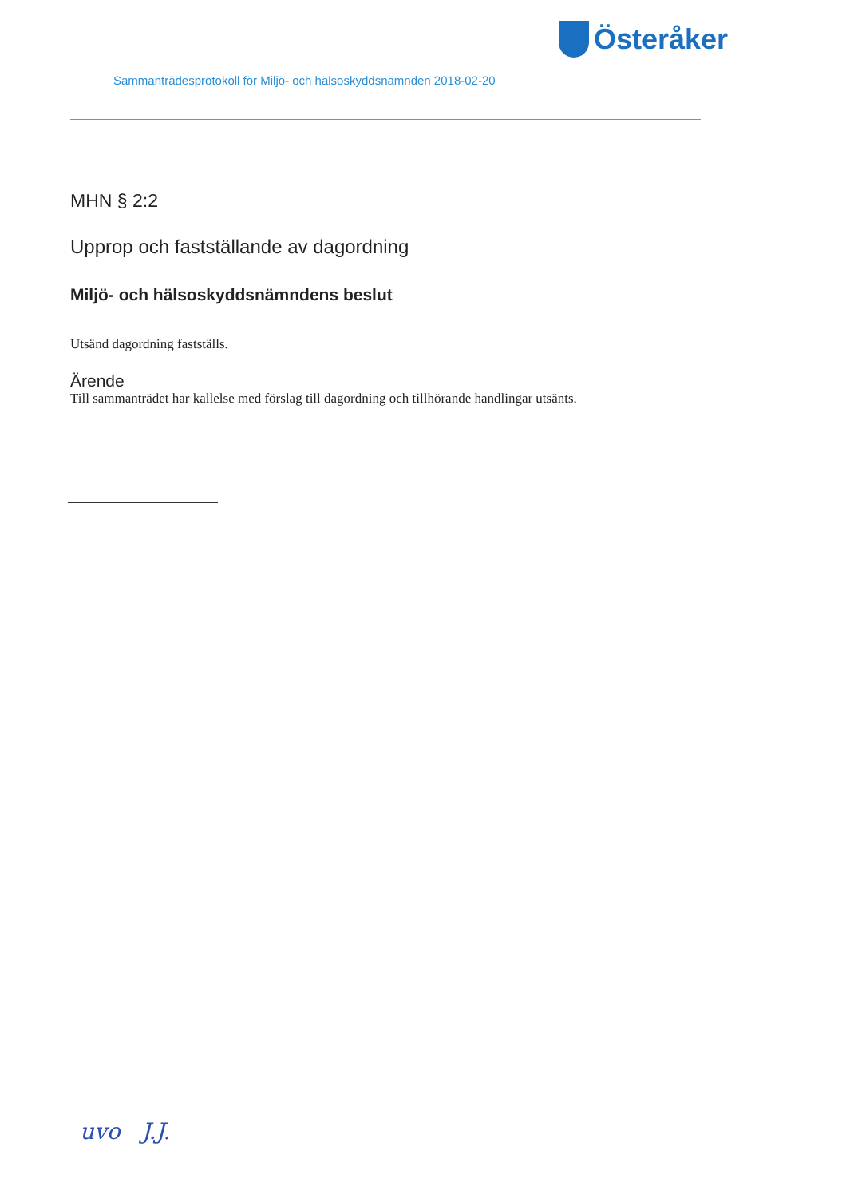Österåker
Sammanträdesprotokoll för Miljö- och hälsoskyddsnämnden 2018-02-20
MHN § 2:2
Upprop och fastställande av dagordning
Miljö- och hälsoskyddsnämndens beslut
Utsänd dagordning fastställs.
Ärende
Till sammanträdet har kallelse med förslag till dagordning och tillhörande handlingar utsänts.
uvo J.J.